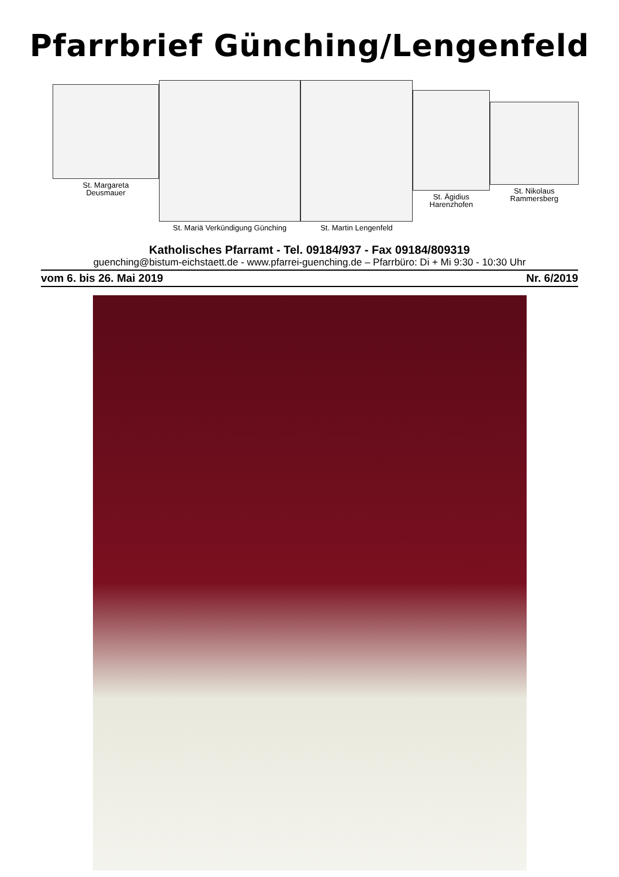Pfarrbrief Günching/Lengenfeld
St. Margareta
Deusmauer
St. Mariä Verkündigung Günching
St. Martin Lengenfeld
St. Ägidius
Harenzhofen
St. Nikolaus
Rammersberg
Katholisches Pfarramt - Tel. 09184/937 - Fax 09184/809319
guenching@bistum-eichstaett.de - www.pfarrei-guenching.de – Pfarrbüro: Di + Mi 9:30 - 10:30 Uhr
vom 6. bis 26. Mai 2019 Nr. 6/2019